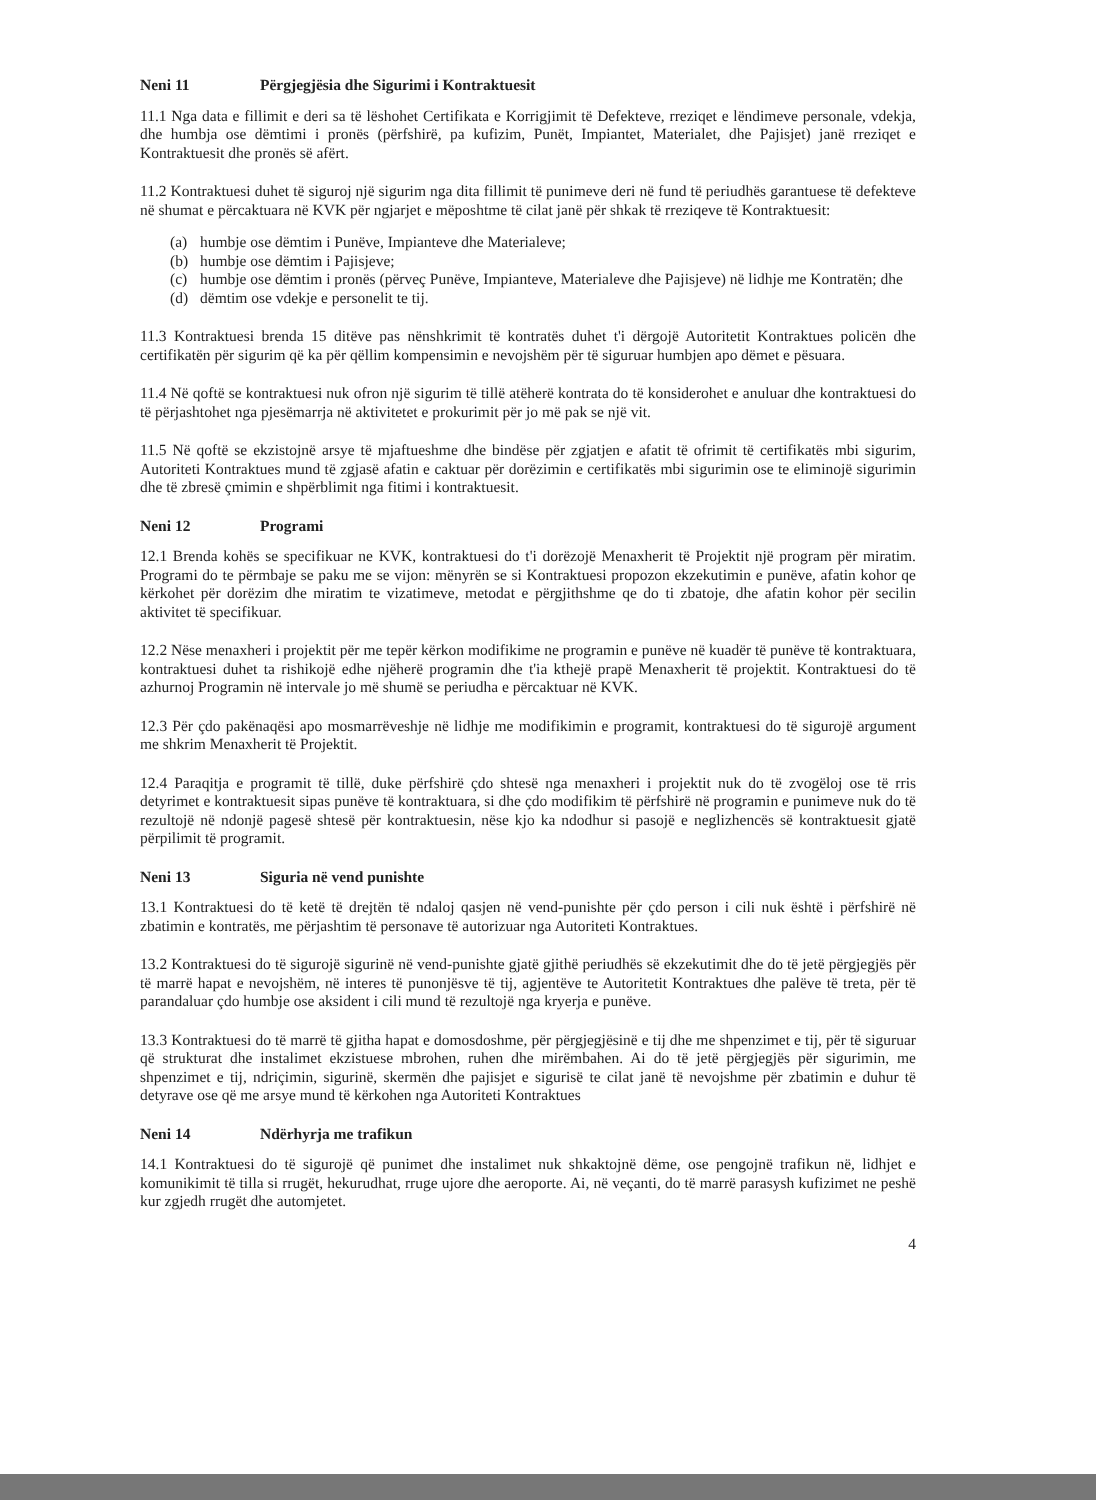Neni 11 Përgjegjësia dhe Sigurimi i Kontraktuesit
11.1 Nga data e fillimit e deri sa të lëshohet Certifikata e Korrigjimit të Defekteve, rreziqet e lëndimeve personale, vdekja, dhe humbja ose dëmtimi i pronës (përfshirë, pa kufizim, Punët, Impiantet, Materialet, dhe Pajisjet) janë rreziqet e Kontraktuesit dhe pronës së afërt.
11.2 Kontraktuesi duhet të siguroj një sigurim nga dita fillimit të punimeve deri në fund të periudhës garantuese të defekteve në shumat e përcaktuara në KVK për ngjarjet e mëposhtme të cilat janë për shkak të rreziqeve të Kontraktuesit:
(a) humbje ose dëmtim i Punëve, Impianteve dhe Materialeve;
(b) humbje ose dëmtim i Pajisjeve;
(c) humbje ose dëmtim i pronës (përveç Punëve, Impianteve, Materialeve dhe Pajisjeve) në lidhje me Kontratën; dhe
(d) dëmtim ose vdekje e personelit te tij.
11.3 Kontraktuesi brenda 15 ditëve pas nënshkrimit të kontratës duhet t'i dërgojë Autoritetit Kontraktues policën dhe certifikatën për sigurim që ka për qëllim kompensimin e nevojshëm për të siguruar humbjen apo dëmet e pësuara.
11.4 Në qoftë se kontraktuesi nuk ofron një sigurim të tillë atëherë kontrata do të konsiderohet e anuluar dhe kontraktuesi do të përjashtohet nga pjesëmarrja në aktivitetet e prokurimit për jo më pak se një vit.
11.5 Në qoftë se ekzistojnë arsye të mjaftueshme dhe bindëse për zgjatjen e afatit të ofrimit të certifikatës mbi sigurim, Autoriteti Kontraktues mund të zgjasë afatin e caktuar për dorëzimin e certifikatës mbi sigurimin ose te eliminojë sigurimin dhe të zbresë çmimin e shpërblimit nga fitimi i kontraktuesit.
Neni 12 Programi
12.1 Brenda kohës se specifikuar ne KVK, kontraktuesi do t'i dorëzojë Menaxherit të Projektit një program për miratim. Programi do te përmbaje se paku me se vijon: mënyrën se si Kontraktuesi propozon ekzekutimin e punëve, afatin kohor qe kërkohet për dorëzim dhe miratim te vizatimeve, metodat e përgjithshme qe do ti zbatoje, dhe afatin kohor për secilin aktivitet të specifikuar.
12.2 Nëse menaxheri i projektit për me tepër kërkon modifikime ne programin e punëve në kuadër të punëve të kontraktuara, kontraktuesi duhet ta rishikojë edhe njëherë programin dhe t'ia kthejë prapë Menaxherit të projektit. Kontraktuesi do të azhurnoj Programin në intervale jo më shumë se periudha e përcaktuar në KVK.
12.3 Për çdo pakënaqësi apo mosmarrëveshje në lidhje me modifikimin e programit, kontraktuesi do të sigurojë argument me shkrim Menaxherit të Projektit.
12.4 Paraqitja e programit të tillë, duke përfshirë çdo shtesë nga menaxheri i projektit nuk do të zvogëloj ose të rris detyrimet e kontraktuesit sipas punëve të kontraktuara, si dhe çdo modifikim të përfshirë në programin e punimeve nuk do të rezultojë në ndonjë pagesë shtesë për kontraktuesin, nëse kjo ka ndodhur si pasojë e neglizhencës së kontraktuesit gjatë përpilimit të programit.
Neni 13 Siguria në vend punishte
13.1 Kontraktuesi do të ketë të drejtën të ndaloj qasjen në vend-punishte për çdo person i cili nuk është i përfshirë në zbatimin e kontratës, me përjashtim të personave të autorizuar nga Autoriteti Kontraktues.
13.2 Kontraktuesi do të sigurojë sigurinë në vend-punishte gjatë gjithë periudhës së ekzekutimit dhe do të jetë përgjegjës për të marrë hapat e nevojshëm, në interes të punonjësve të tij, agjentëve te Autoritetit Kontraktues dhe palëve të treta, për të parandaluar çdo humbje ose aksident i cili mund të rezultojë nga kryerja e punëve.
13.3 Kontraktuesi do të marrë të gjitha hapat e domosdoshme, për përgjegjësinë e tij dhe me shpenzimet e tij, për të siguruar që strukturat dhe instalimet ekzistuese mbrohen, ruhen dhe mirëmbahen. Ai do të jetë përgjegjës për sigurimin, me shpenzimet e tij, ndriçimin, sigurinë, skermën dhe pajisjet e sigurisë te cilat janë të nevojshme për zbatimin e duhur të detyrave ose që me arsye mund të kërkohen nga Autoriteti Kontraktues
Neni 14 Ndërhyrja me trafikun
14.1 Kontraktuesi do të sigurojë që punimet dhe instalimet nuk shkaktojnë dëme, ose pengojnë trafikun në, lidhjet e komunikimit të tilla si rrugët, hekurudhat, rruge ujore dhe aeroporte. Ai, në veçanti, do të marrë parasysh kufizimet ne peshë kur zgjedh rrugët dhe automjetet.
4